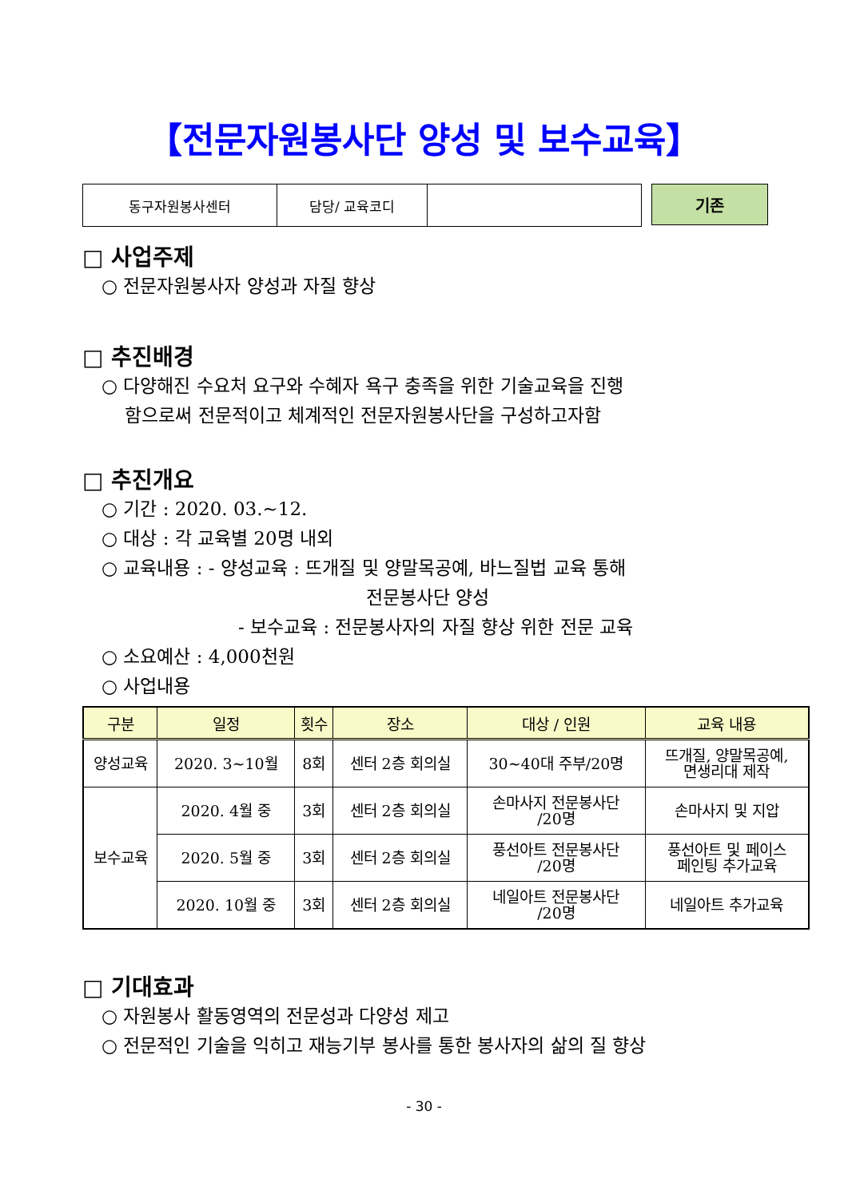【전문자원봉사단 양성 및 보수교육】
| 동구자원봉사센터 | 담당/ 교육코디 | |
기존
□ 사업주제
○ 전문자원봉사자 양성과 자질 향상
□ 추진배경
○ 다양해진 수요처 요구와 수혜자 욕구 충족을 위한 기술교육을 진행
함으로써 전문적이고 체계적인 전문자원봉사단을 구성하고자함
□ 추진개요
○ 기간 : 2020. 03.~12.
○ 대상 : 각 교육별 20명 내외
○ 교육내용 : - 양성교육 : 뜨개질 및 양말목공예, 바느질법 교육 통해
전문봉사단 양성
- 보수교육 : 전문봉사자의 자질 향상 위한 전문 교육
○ 소요예산 : 4,000천원
○ 사업내용
| 구분 | 일정 | 횟수 | 장소 | 대상 / 인원 | 교육 내용 |
| --- | --- | --- | --- | --- | --- |
| 양성교육 | 2020. 3~10월 | 8회 | 센터 2층 회의실 | 30~40대 주부/20명 | 뜨개질, 양말목공예, 면생리대 제작 |
| 보수교육 | 2020. 4월 중 | 3회 | 센터 2층 회의실 | 손마사지 전문봉사단 /20명 | 손마사지 및 지압 |
| | 2020. 5월 중 | 3회 | 센터 2층 회의실 | 풍선아트 전문봉사단 /20명 | 풍선아트 및 페이스 페인팅 추가교육 |
| | 2020. 10월 중 | 3회 | 센터 2층 회의실 | 네일아트 전문봉사단 /20명 | 네일아트 추가교육 |
□ 기대효과
○ 자원봉사 활동영역의 전문성과 다양성 제고
○ 전문적인 기술을 익히고 재능기부 봉사를 통한 봉사자의 삶의 질 향상
- 30 -